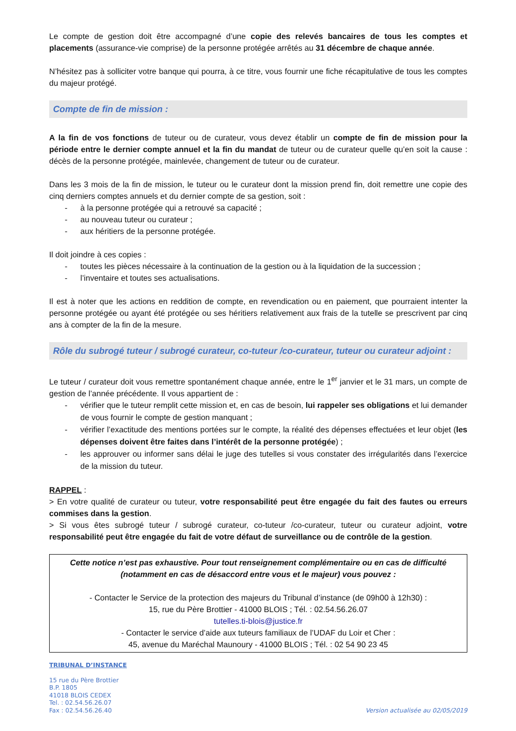Le compte de gestion doit être accompagné d’une copie des relevés bancaires de tous les comptes et placements (assurance-vie comprise) de la personne protégée arrêtés au 31 décembre de chaque année.
N’hésitez pas à solliciter votre banque qui pourra, à ce titre, vous fournir une fiche récapitulative de tous les comptes du majeur protégé.
Compte de fin de mission :
A la fin de vos fonctions de tuteur ou de curateur, vous devez établir un compte de fin de mission pour la période entre le dernier compte annuel et la fin du mandat de tuteur ou de curateur quelle qu’en soit la cause : décès de la personne protégée, mainlevée, changement de tuteur ou de curateur.
Dans les 3 mois de la fin de mission, le tuteur ou le curateur dont la mission prend fin, doit remettre une copie des cinq derniers comptes annuels et du dernier compte de sa gestion, soit :
- à la personne protégée qui a retrouvé sa capacité ;
- au nouveau tuteur ou curateur ;
- aux héritiers de la personne protégée.
Il doit joindre à ces copies :
- toutes les pièces nécessaire à la continuation de la gestion ou à la liquidation de la succession ;
- l’inventaire et toutes ses actualisations.
Il est à noter que les actions en reddition de compte, en revendication ou en paiement, que pourraient intenter la personne protégée ou ayant été protégée ou ses héritiers relativement aux frais de la tutelle se prescrivent par cinq ans à compter de la fin de la mesure.
Rôle du subrogé tuteur / subrogé curateur, co-tuteur /co-curateur, tuteur ou curateur adjoint :
Le tuteur / curateur doit vous remettre spontanément chaque année, entre le 1<sup>er</sup> janvier et le 31 mars, un compte de gestion de l’année précédente. Il vous appartient de :
- vérifier que le tuteur remplit cette mission et, en cas de besoin, lui rappeler ses obligations et lui demander de vous fournir le compte de gestion manquant ;
- vérifier l’exactitude des mentions portées sur le compte, la réalité des dépenses effectuées et leur objet (les dépenses doivent être faites dans l’intérêt de la personne protégée) ;
- les approuver ou informer sans délai le juge des tutelles si vous constater des irrégularités dans l’exercice de la mission du tuteur.
RAPPEL :
> En votre qualité de curateur ou tuteur, votre responsabilité peut être engagée du fait des fautes ou erreurs commises dans la gestion.
> Si vous êtes subrogé tuteur / subrogé curateur, co-tuteur /co-curateur, tuteur ou curateur adjoint, votre responsabilité peut être engagée du fait de votre défaut de surveillance ou de contrôle de la gestion.
Cette notice n’est pas exhaustive. Pour tout renseignement complémentaire ou en cas de difficulté (notamment en cas de désaccord entre vous et le majeur) vous pouvez :
- Contacter le Service de la protection des majeurs du Tribunal d’instance (de 09h00 à 12h30) :
15, rue du Père Brottier - 41000 BLOIS ; Tél. : 02.54.56.26.07
tutelles.ti-blois@justice.fr
- Contacter le service d’aide aux tuteurs familiaux de l’UDAF du Loir et Cher :
45, avenue du Maréchal Maunoury - 41000 BLOIS ; Tél. : 02 54 90 23 45
TRIBUNAL D’INSTANCE
15 rue du Père Brottier
B.P. 1805
41018 BLOIS CEDEX
Tel. : 02.54.56.26.07
Fax : 02.54.56.26.40
Version actualisée au 02/05/2019